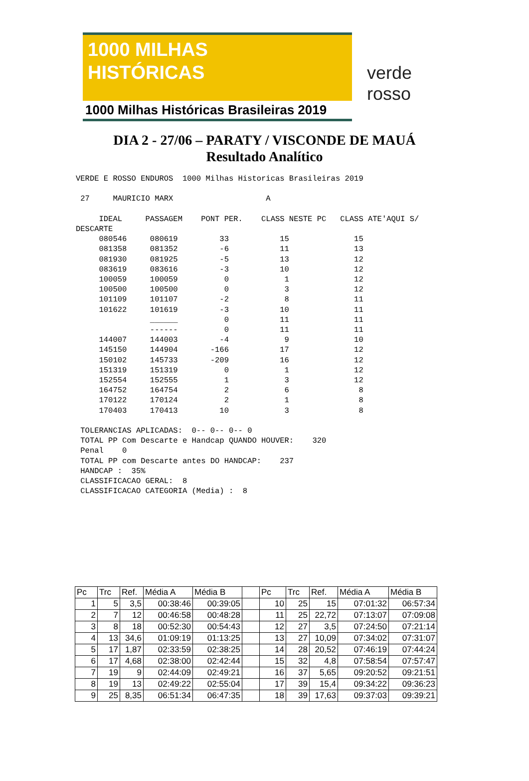1000 MILHAS
HISTÓRICAS
1000 Milhas Históricas Brasileiras 2019
verde rosso
DIA 2 - 27/06 – PARATY / VISCONDE DE MAUÁ
Resultado Analítico
VERDE E ROSSO ENDUROS  1000 Milhas Historicas Brasileiras 2019

 27     MAURICIO MARX                    A

     IDEAL     PASSAGEM    PONT PER.    CLASS NESTE PC   CLASS ATE'AQUI S/
DESCARTE
     080546     080619         33           15              15
     081358     081352         -6           11              13
     081930     081925         -5           13              12
     083619     083616         -3           10              12
     100059     100059          0            1              12
     100500     100500          0            3              12
     101109     101107         -2            8              11
     101622     101619         -3           10              11
                ______          0           11              11
                ------          0           11              11
     144007     144003         -4            9              10
     145150     144904       -166           17              12
     150102     145733       -209           16              12
     151319     151319          0            1              12
     152554     152555          1            3              12
     164752     164754          2            6               8
     170122     170124          2            1               8
     170403     170413         10            3               8

 TOLERANCIAS APLICADAS:  0-- 0-- 0-- 0
 TOTAL PP Com Descarte e Handcap QUANDO HOUVER:    320
 Penal    0
 TOTAL PP com Descarte antes DO HANDCAP:    237
 HANDCAP :  35%
 CLASSIFICACAO GERAL:  8
 CLASSIFICACAO CATEGORIA (Media) :  8
| Pc | Trc | Ref. | Média A | Média B | | Pc | Trc | Ref. | Média A | Média B |
| 1 | 5 | 3,5 | 00:38:46 | 00:39:05 | | 10 | 25 | 15 | 07:01:32 | 06:57:34 |
| 2 | 7 | 12 | 00:46:58 | 00:48:28 | | 11 | 25 | 22,72 | 07:13:07 | 07:09:08 |
| 3 | 8 | 18 | 00:52:30 | 00:54:43 | | 12 | 27 | 3,5 | 07:24:50 | 07:21:14 |
| 4 | 13 | 34,6 | 01:09:19 | 01:13:25 | | 13 | 27 | 10,09 | 07:34:02 | 07:31:07 |
| 5 | 17 | 1,87 | 02:33:59 | 02:38:25 | | 14 | 28 | 20,52 | 07:46:19 | 07:44:24 |
| 6 | 17 | 4,68 | 02:38:00 | 02:42:44 | | 15 | 32 | 4,8 | 07:58:54 | 07:57:47 |
| 7 | 19 | 9 | 02:44:09 | 02:49:21 | | 16 | 37 | 5,65 | 09:20:52 | 09:21:51 |
| 8 | 19 | 13 | 02:49:22 | 02:55:04 | | 17 | 39 | 15,4 | 09:34:22 | 09:36:23 |
| 9 | 25 | 8,35 | 06:51:34 | 06:47:35 | | 18 | 39 | 17,63 | 09:37:03 | 09:39:21 |